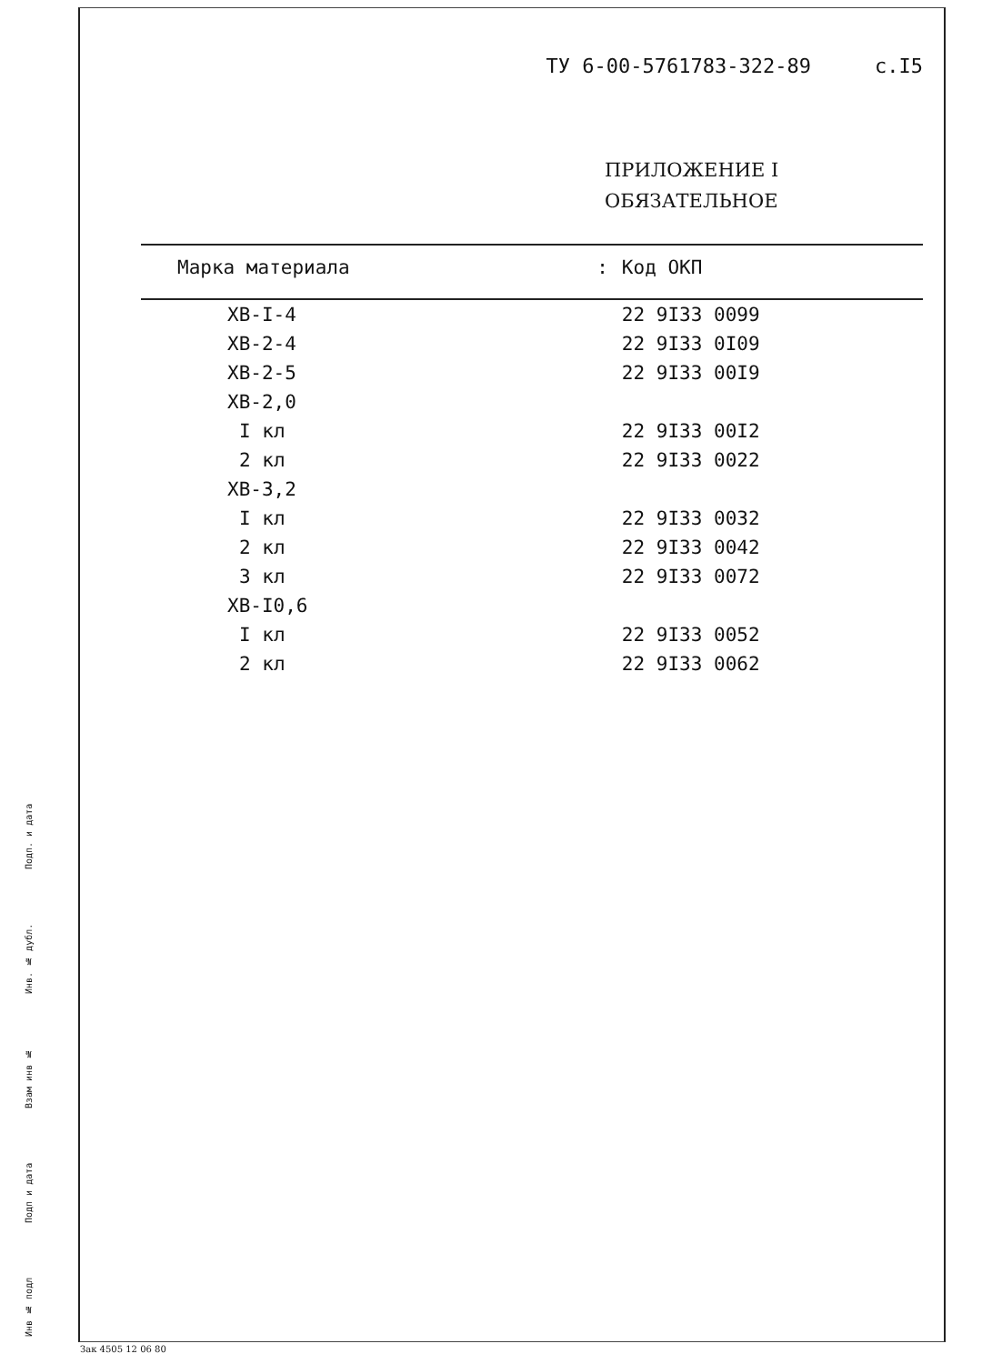ТУ 6-00-5761783-322-89 с.I5
ПРИЛОЖЕНИЕ I
ОБЯЗАТЕЛЬНОЕ
| Марка материала | : | Код ОКП |
| --- | --- | --- |
| ХВ-I-4 | | 22 9I33 0099 |
| ХВ-2-4 | | 22 9I33 0I09 |
| ХВ-2-5 | | 22 9I33 00I9 |
| ХВ-2,0 | | |
| I кл | | 22 9I33 00I2 |
| 2 кл | | 22 9I33 0022 |
| ХВ-3,2 | | |
| I кл | | 22 9I33 0032 |
| 2 кл | | 22 9I33 0042 |
| 3 кл | | 22 9I33 0072 |
| ХВ-I0,6 | | |
| I кл | | 22 9I33 0052 |
| 2 кл | | 22 9I33 0062 |
Инв № подл Подп и дата Взам инв № Инв. № дубл. Подп. и дата
Зак 4505 12 06 80